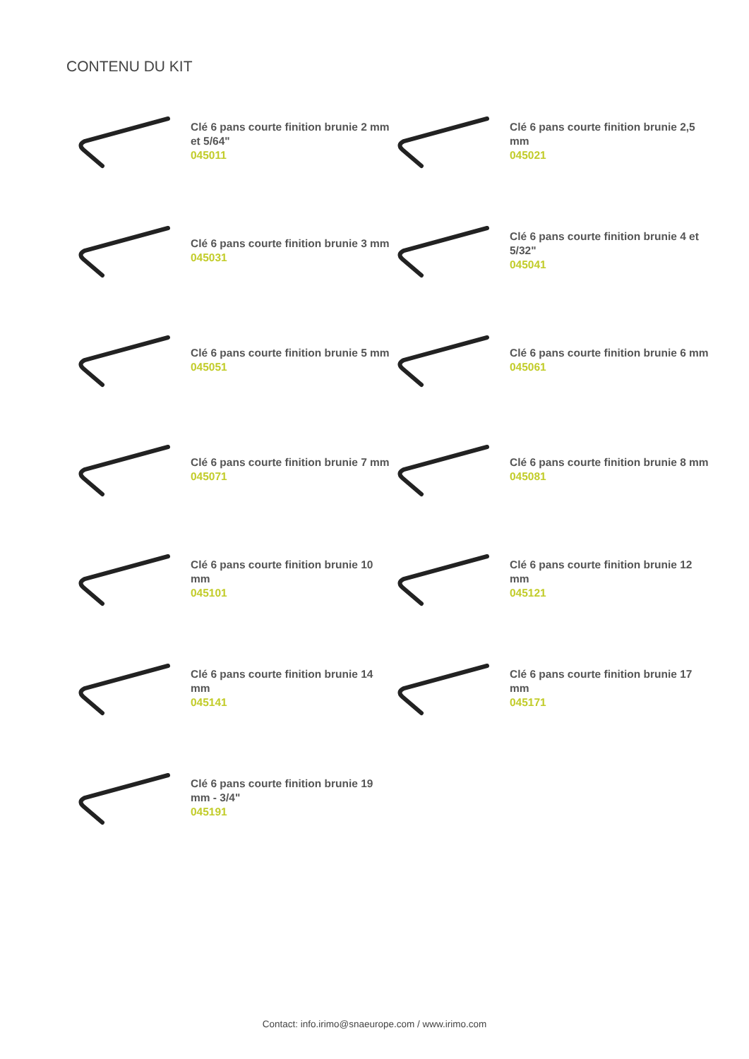CONTENU DU KIT
Clé 6 pans courte finition brunie 2 mm et 5/64"
045011
Clé 6 pans courte finition brunie 2,5 mm
045021
Clé 6 pans courte finition brunie 3 mm
045031
Clé 6 pans courte finition brunie 4 et 5/32"
045041
Clé 6 pans courte finition brunie 5 mm
045051
Clé 6 pans courte finition brunie 6 mm
045061
Clé 6 pans courte finition brunie 7 mm
045071
Clé 6 pans courte finition brunie 8 mm
045081
Clé 6 pans courte finition brunie 10 mm
045101
Clé 6 pans courte finition brunie 12 mm
045121
Clé 6 pans courte finition brunie 14 mm
045141
Clé 6 pans courte finition brunie 17 mm
045171
Clé 6 pans courte finition brunie 19 mm - 3/4"
045191
Contact: info.irimo@snaeurope.com / www.irimo.com